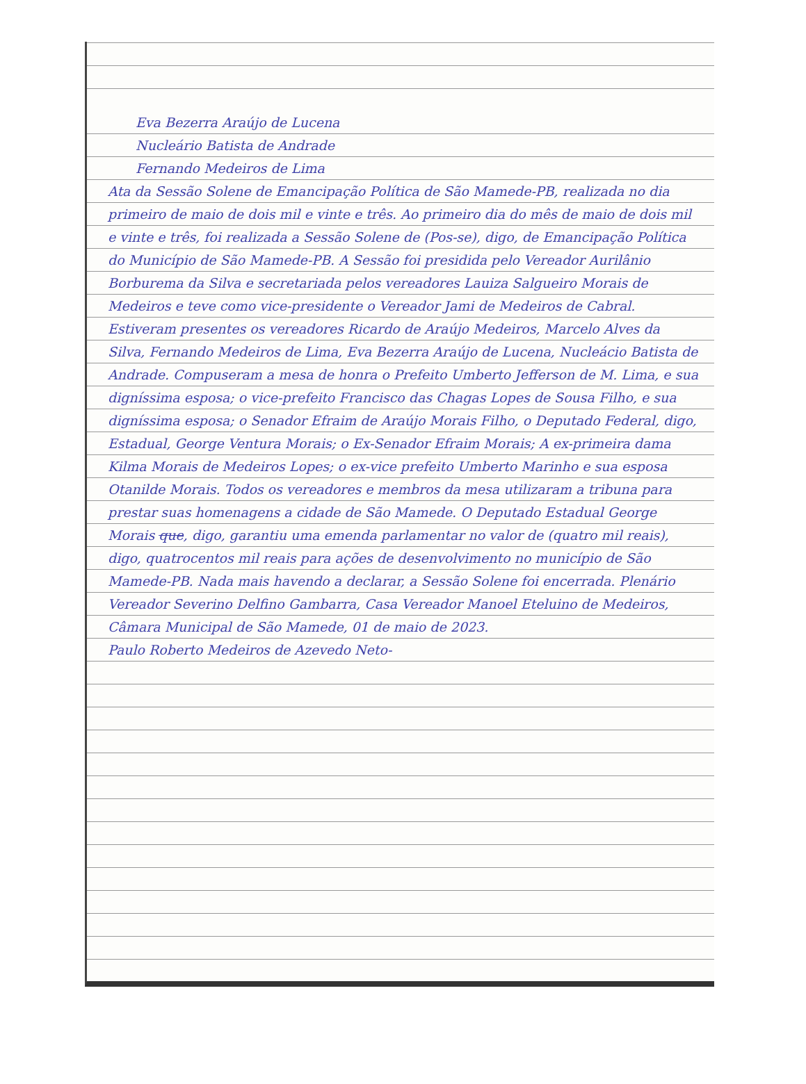Eva Bezerra Araújo de Lucena
Nucleário Batista de Andrade
Fernando Medeiros de Lima
Ata da Sessão Solene de Emancipação Política de São Mamede-PB, realizada no dia primeiro de maio de dois mil e vinte e três. Ao primeiro dia do mês de maio de dois mil e vinte e três, foi realizada a Sessão Solene de (Pos-se), digo, de Emancipação Política do Município de São Mamede-PB. A Sessão foi presidida pelo Vereador Aurilânio Borburema da Silva e secretariada pelos vereadores Lauiza Salgueiro Morais de Medeiros e teve como vice-presidente o Vereador Jami de Medeiros de Cabral. Estiveram presentes os vereadores Ricardo de Araújo Medeiros, Marcelo Alves da Silva, Fernando Medeiros de Lima, Eva Bezerra Araújo de Lucena, Nucleácio Batista de Andrade. Compuseram a mesa de honra o Prefeito Umberto Jefferson de M. Lima, e sua digníssima esposa; o vice-prefeito Francisco das Chagas Lopes de Sousa Filho, e sua digníssima esposa; o Senador Efraim de Araújo Morais Filho, o Deputado Federal, digo, Estadual, George Ventura Morais; o Ex-Senador Efraim Morais; A ex-primeira dama Kilma Morais de Medeiros Lopes; o ex-vice prefeito Umberto Marinho e sua esposa Otanilde Morais. Todos os vereadores e membros da mesa utilizaram a tribuna para prestar suas homenagens a cidade de São Mamede. O Deputado Estadual George Morais que, digo, garantiu uma emenda parlamentar no valor de (quatro mil reais), digo, quatrocentos mil reais para ações de desenvolvimento no município de São Mamede-PB. Nada mais havendo a declarar, a Sessão Solene foi encerrada. Plenário Vereador Severino Delfino Gambarra, Casa Vereador Manoel Eteluino de Medeiros, Câmara Municipal de São Mamede, 01 de maio de 2023.
Paulo Roberto Medeiros de Azevedo Neto-